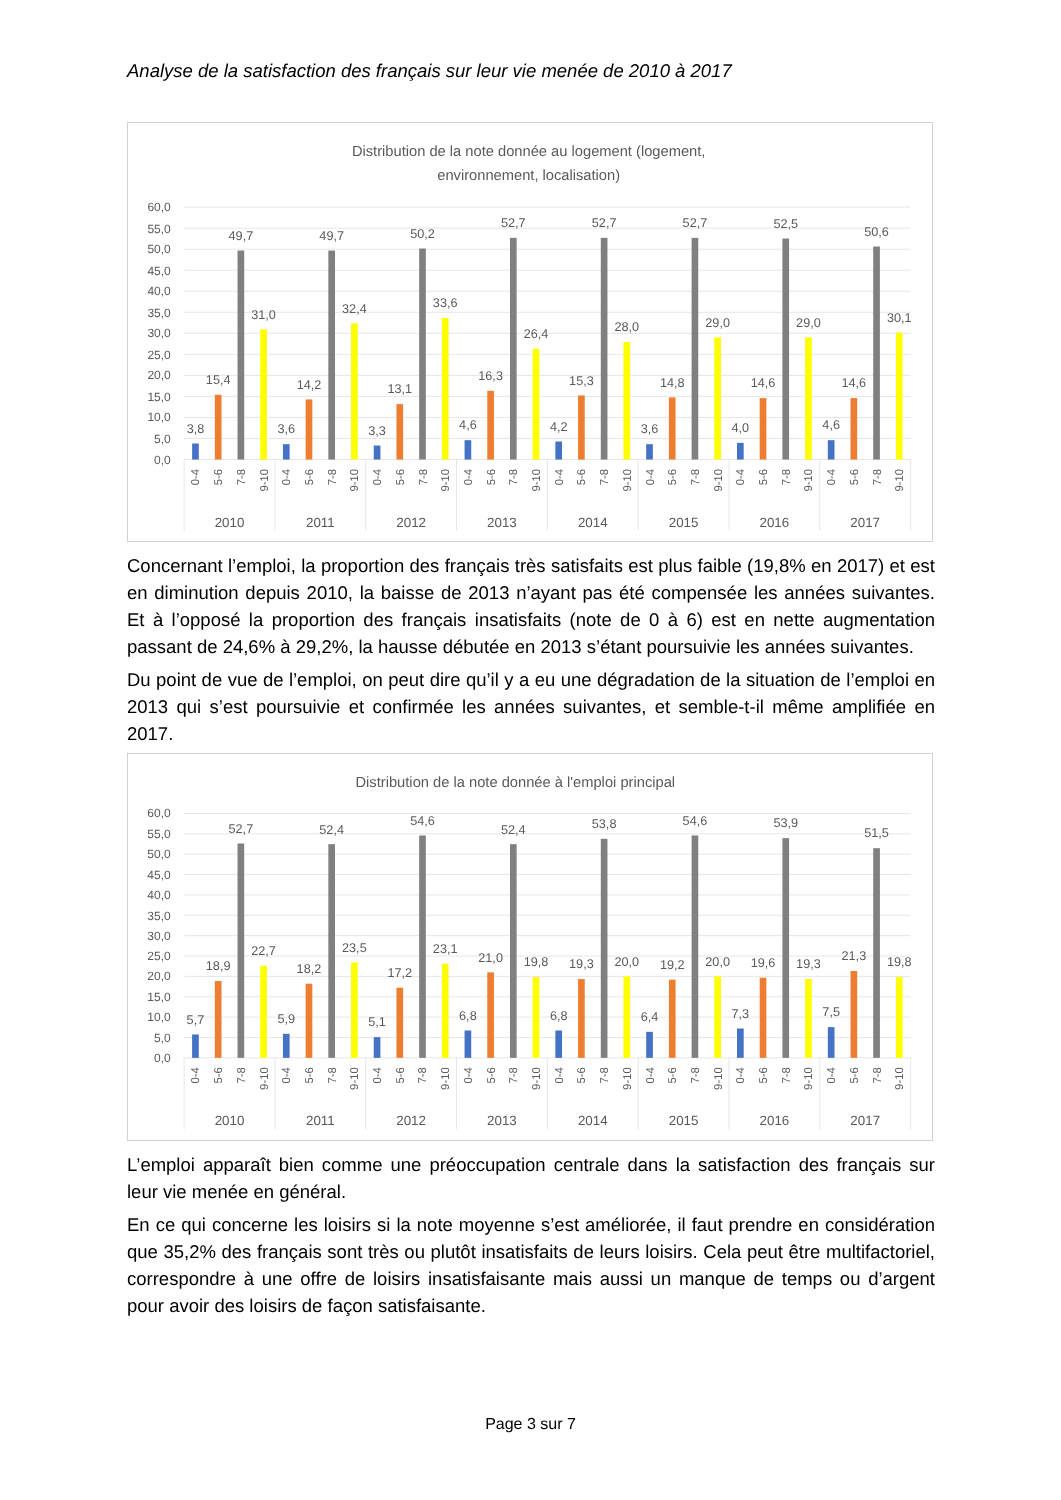Analyse de la satisfaction des français sur leur vie menée de 2010 à 2017
Distribution de la note donnée au logement (logement,
environnement, localisation)
60,0
55,0
50,0
45,0
40,0
35,0
30,0
25,0
20,0
15,0
10,0
5,0
0,0
3,8
15,4
49,7
31,0
3,6
14,2
49,7
32,4
3,3
13,1
50,2
33,6
4,6
16,3
52,7
26,4
4,2
15,3
52,7
28,0
3,6
14,8
52,7
29,0
4,0
14,6
52,5
29,0
4,6
14,6
50,6
30,1
0-4
5-6
7-8
9-10
0-4
5-6
7-8
9-10
0-4
5-6
7-8
9-10
0-4
5-6
7-8
9-10
0-4
5-6
7-8
9-10
0-4
5-6
7-8
9-10
0-4
5-6
7-8
9-10
0-4
5-6
7-8
9-10
2010
2011
2012
2013
2014
2015
2016
2017
Concernant l’emploi, la proportion des français très satisfaits est plus faible (19,8% en 2017) et est en diminution depuis 2010, la baisse de 2013 n’ayant pas été compensée les années suivantes. Et à l’opposé la proportion des français insatisfaits (note de 0 à 6) est en nette augmentation passant de 24,6% à 29,2%, la hausse débutée en 2013 s’étant poursuivie les années suivantes.
Du point de vue de l’emploi, on peut dire qu’il y a eu une dégradation de la situation de l’emploi en 2013 qui s’est poursuivie et confirmée les années suivantes, et semble-t-il même amplifiée en 2017.
Distribution de la note donnée à l'emploi principal
60,0
55,0
50,0
45,0
40,0
35,0
30,0
25,0
20,0
15,0
10,0
5,0
0,0
5,7
18,9
52,7
22,7
5,9
18,2
52,4
23,5
5,1
17,2
54,6
23,1
6,8
21,0
52,4
19,8
6,8
19,3
53,8
20,0
6,4
19,2
54,6
20,0
7,3
19,6
53,9
19,3
7,5
21,3
51,5
19,8
0-4
5-6
7-8
9-10
0-4
5-6
7-8
9-10
0-4
5-6
7-8
9-10
0-4
5-6
7-8
9-10
0-4
5-6
7-8
9-10
0-4
5-6
7-8
9-10
0-4
5-6
7-8
9-10
0-4
5-6
7-8
9-10
2010
2011
2012
2013
2014
2015
2016
2017
L’emploi apparaît bien comme une préoccupation centrale dans la satisfaction des français sur leur vie menée en général.
En ce qui concerne les loisirs si la note moyenne s’est améliorée, il faut prendre en considération que 35,2% des français sont très ou plutôt insatisfaits de leurs loisirs. Cela peut être multifactoriel, correspondre à une offre de loisirs insatisfaisante mais aussi un manque de temps ou d’argent pour avoir des loisirs de façon satisfaisante.
Page 3 sur 7